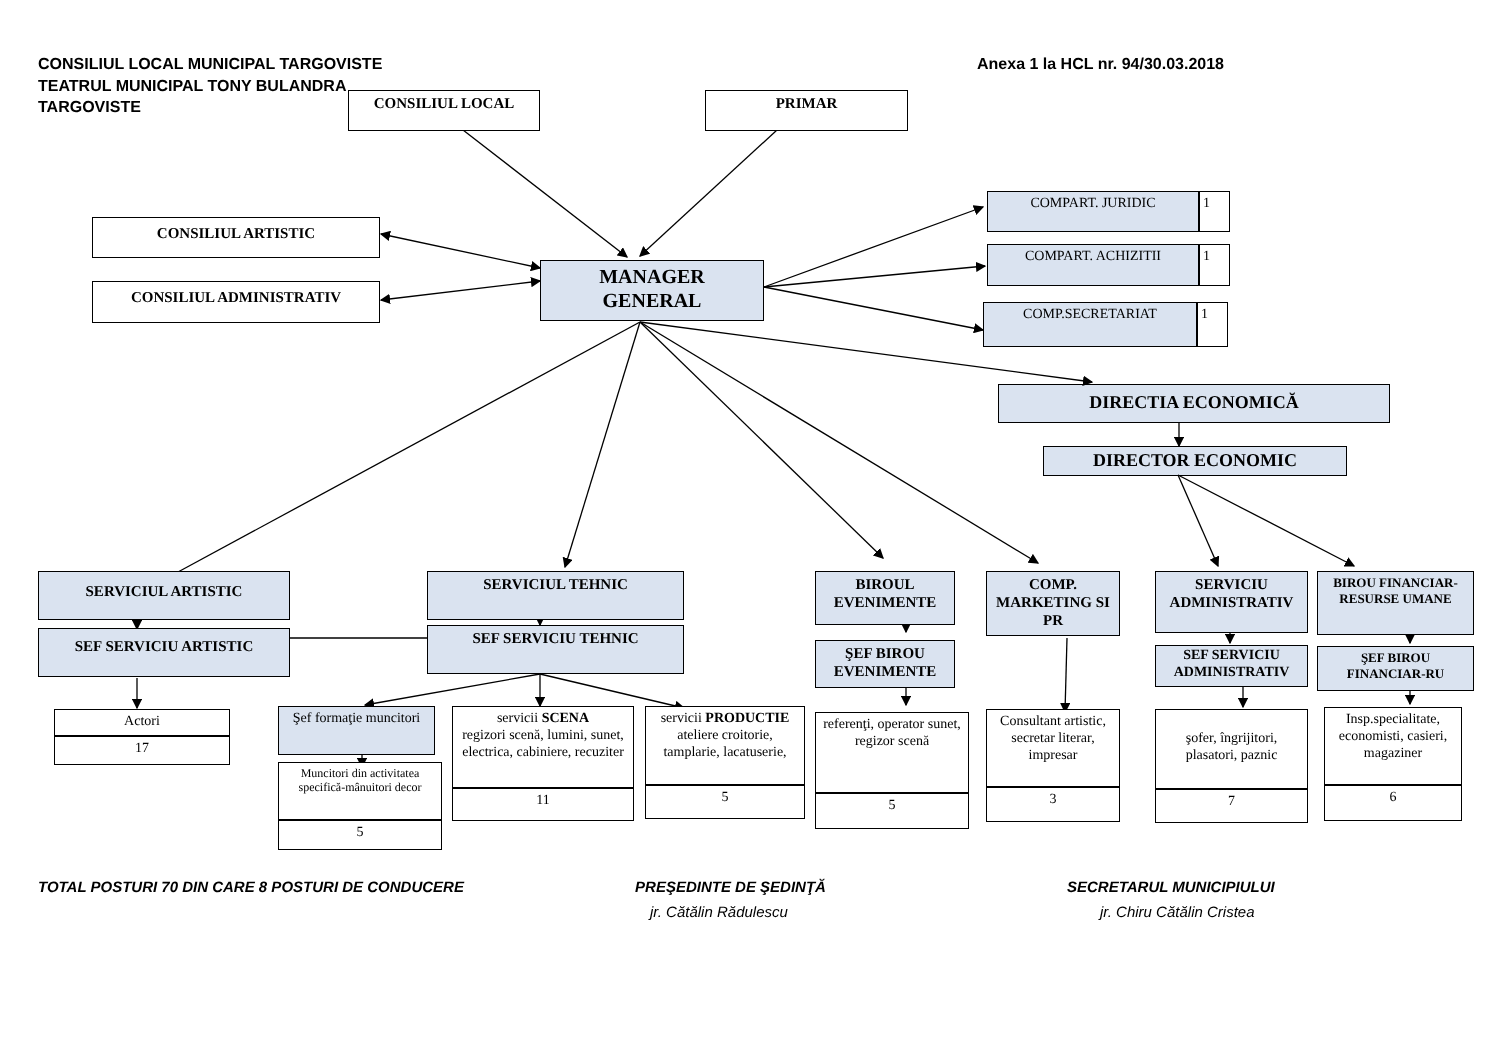CONSILIUL LOCAL MUNICIPAL TARGOVISTE Anexa 1 la HCL nr. 94/30.03.2018
TEATRUL MUNICIPAL TONY BULANDRA
TARGOVISTE
CONSILIUL LOCAL PRIMAR
CONSILIUL ARTISTIC
CONSILIUL ADMINISTRATIV
MANAGER
GENERAL
COMPART. JURIDIC 1
COMPART. ACHIZITII 1
COMP.SECRETARIAT 1
DIRECTIA ECONOMICĂ
DIRECTOR ECONOMIC
SERVICIUL ARTISTIC
SEF SERVICIU ARTISTIC
Actori
17
SERVICIUL TEHNIC
SEF SERVICIU TEHNIC
Şef formaţie muncitori
Muncitori din activitatea specifică-mânuitori decor
5
servicii SCENA
regizori scenă, lumini, sunet, electrica, cabiniere, recuziter
11
servicii PRODUCTIE
ateliere croitorie, tamplarie, lacatuserie,
5
BIROUL EVENIMENTE
ŞEF BIROU EVENIMENTE
referenţi, operator sunet, regizor scenă
5
COMP. MARKETING SI PR
Consultant artistic, secretar literar, impresar
3
SERVICIU ADMINISTRATIV
SEF SERVICIU ADMINISTRATIV
şofer, îngrijitori, plasatori, paznic
7
BIROU FINANCIAR-RESURSE UMANE
ŞEF BIROU FINANCIAR-RU
Insp.specialitate, economisti, casieri, magaziner
6
TOTAL POSTURI 70 DIN CARE 8 POSTURI DE CONDUCERE PREŞEDINTE DE ŞEDINŢĂ SECRETARUL MUNICIPIULUI
jr. Cătălin Rădulescu jr. Chiru Cătălin Cristea